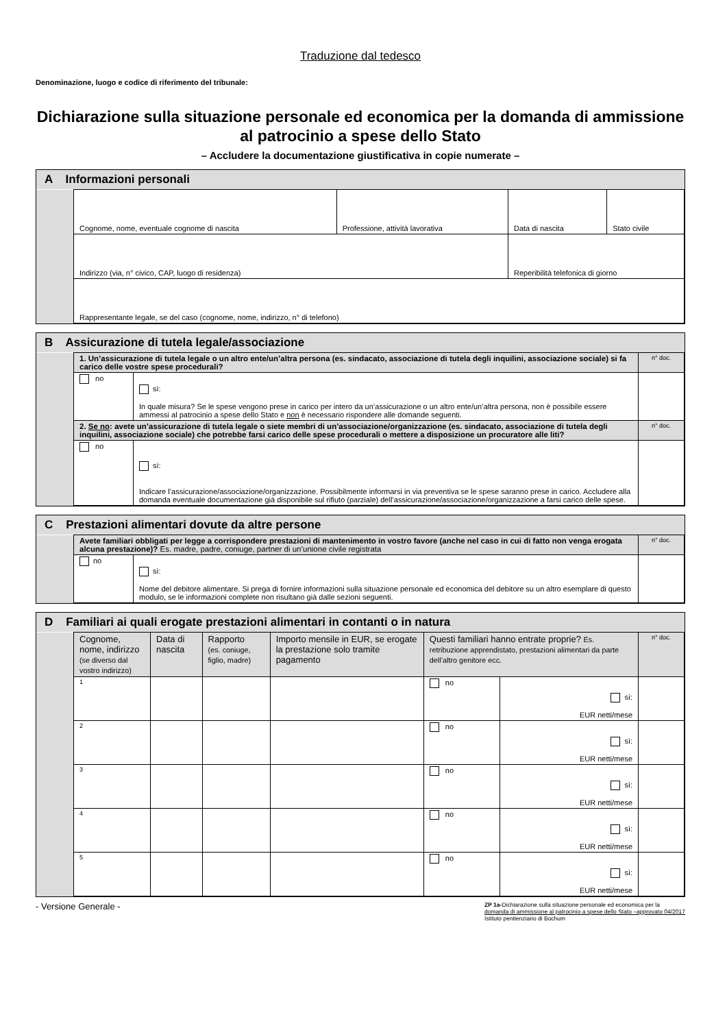Traduzione dal tedesco
Denominazione, luogo e codice di riferimento del tribunale:
Dichiarazione sulla situazione personale ed economica per la domanda di ammissione al patrocinio a spese dello Stato
– Accludere la documentazione giustificativa in copie numerate –
A Informazioni personali
| | Cognome, nome, eventuale cognome di nascita | Professione, attività lavorativa | Data di nascita | Stato civile |
| | Indirizzo (via, n° civico, CAP, luogo di residenza) | | Reperibilità telefonica di giorno | |
| | Rappresentante legale, se del caso (cognome, nome, indirizzo, n° di telefono) | | | |
B Assicurazione di tutela legale/associazione
| | 1. Un’assicurazione di tutela legale o un altro ente/un’altra persona (es. sindacato, associazione di tutela degli inquilini, associazione sociale) si fa carico delle vostre spese procedurali? | | n° doc. |
| | no | sì: In quale misura? Se le spese vengono prese in carico per intero da un’assicurazione o un altro ente/un’altra persona, non è possibile essere ammessi al patrocinio a spese dello Stato e non è necessario rispondere alle domande seguenti. | |
| | 2. Se no : avete un’assicurazione di tutela legale o siete membri di un’associazione/organizzazione (es. sindacato, associazione di tutela degli inquilini, associazione sociale) che potrebbe farsi carico delle spese procedurali o mettere a disposizione un procuratore alle liti? | | n° doc. |
| | no | sì: Indicare l’assicurazione/associazione/organizzazione. Possibilmente informarsi in via preventiva se le spese saranno prese in carico. Accludere alla domanda eventuale documentazione già disponibile sul rifiuto (parziale) dell’assicurazione/associazione/organizzazione a farsi carico delle spese. | |
C Prestazioni alimentari dovute da altre persone
| | Avete familiari obbligati per legge a corrispondere prestazioni di mantenimento in vostro favore (anche nel caso in cui di fatto non venga erogata alcuna prestazione)? Es. madre, padre, coniuge, partner di un’unione civile registrata | | n° doc. |
| | no | sì: Nome del debitore alimentare. Si prega di fornire informazioni sulla situazione personale ed economica del debitore su un altro esemplare di questo modulo, se le informazioni complete non risultano già dalle sezioni seguenti. | |
D Familiari ai quali erogate prestazioni alimentari in contanti o in natura
| | Cognome, nome, indirizzo (se diverso dal vostro indirizzo) | Data di nascita | Rapporto (es. coniuge, figlio, madre) | Importo mensile in EUR, se erogate la prestazione solo tramite pagamento | Questi familiari hanno entrate proprie? Es. retribuzione apprendistato, prestazioni alimentari da parte dell’altro genitore ecc. | | n° doc. |
| | <sup>1</sup> | | | | no | sì: EUR netti/mese | |
| | <sup>2</sup> | | | | no | sì: EUR netti/mese | |
| | <sup>3</sup> | | | | no | sì: EUR netti/mese | |
| | <sup>4</sup> | | | | no | sì: EUR netti/mese | |
| | <sup>5</sup> | | | | no | sì: EUR netti/mese | |
- Versione Generale -
ZP 1a-Dichiarazione sulla situazione personale ed economica per la
domanda di ammissione al patrocinio a spese dello Stato –approvato 04/2017
Istituto penitenziario di Bochum